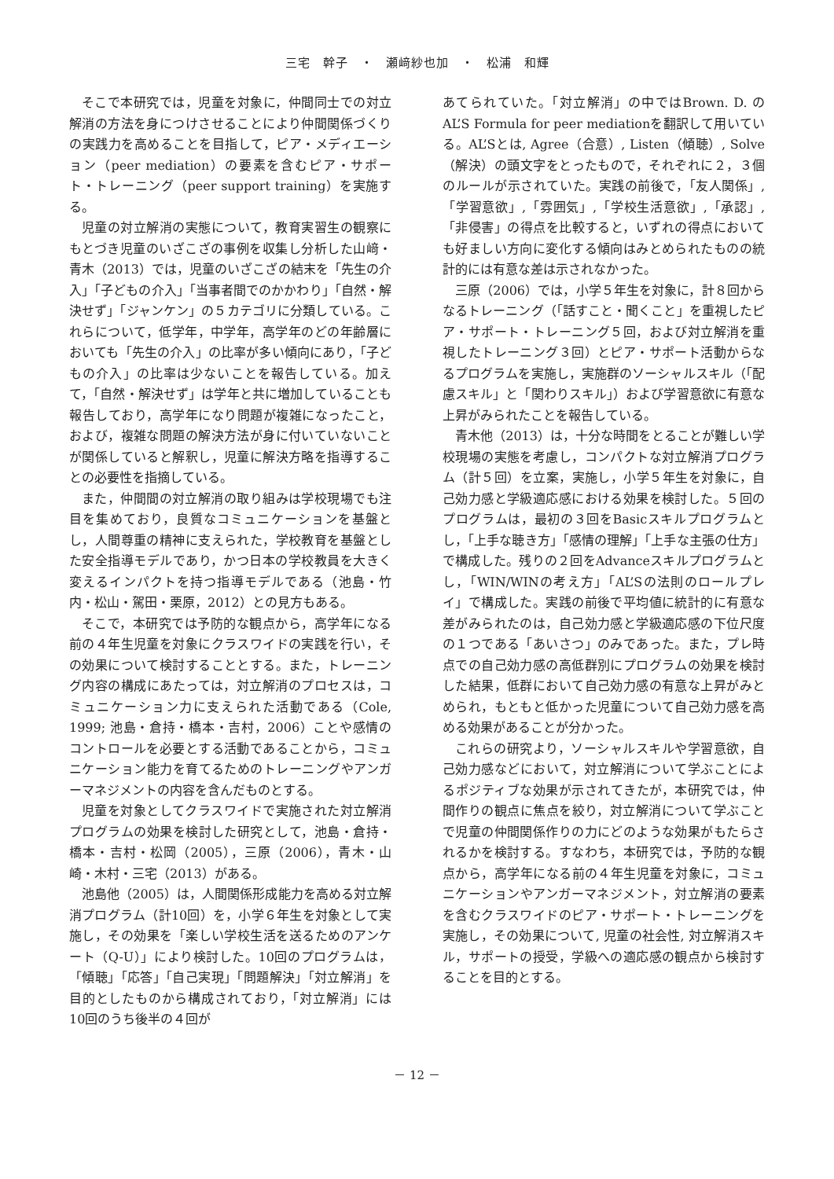三宅　幹子　・　瀬﨑紗也加　・　松浦　和輝
そこで本研究では，児童を対象に，仲間同士での対立解消の方法を身につけさせることにより仲間関係づくりの実践力を高めることを目指して，ピア・メディエーション（peer mediation）の要素を含むピア・サポート・トレーニング（peer support training）を実施する。
児童の対立解消の実態について，教育実習生の観察にもとづき児童のいざこざの事例を収集し分析した山﨑・青木（2013）では，児童のいざこざの結末を「先生の介入」「子どもの介入」「当事者間でのかかわり」「自然・解決せず」「ジャンケン」の５カテゴリに分類している。これらについて，低学年，中学年，高学年のどの年齢層においても「先生の介入」の比率が多い傾向にあり，「子どもの介入」の比率は少ないことを報告している。加えて，「自然・解決せず」は学年と共に増加していることも報告しており，高学年になり問題が複雑になったこと，および，複雑な問題の解決方法が身に付いていないことが関係していると解釈し，児童に解決方略を指導することの必要性を指摘している。
また，仲間間の対立解消の取り組みは学校現場でも注目を集めており，良質なコミュニケーションを基盤とし，人間尊重の精神に支えられた，学校教育を基盤とした安全指導モデルであり，かつ日本の学校教員を大きく変えるインパクトを持つ指導モデルである（池島・竹内・松山・駕田・栗原，2012）との見方もある。
そこで，本研究では予防的な観点から，高学年になる前の４年生児童を対象にクラスワイドの実践を行い，その効果について検討することとする。また，トレーニング内容の構成にあたっては，対立解消のプロセスは，コミュニケーション力に支えられた活動である（Cole, 1999; 池島・倉持・橋本・吉村，2006）ことや感情のコントロールを必要とする活動であることから，コミュニケーション能力を育てるためのトレーニングやアンガーマネジメントの内容を含んだものとする。
児童を対象としてクラスワイドで実施された対立解消プログラムの効果を検討した研究として，池島・倉持・橋本・吉村・松岡（2005），三原（2006），青木・山崎・木村・三宅（2013）がある。
池島他（2005）は，人間関係形成能力を高める対立解消プログラム（計10回）を，小学６年生を対象として実施し，その効果を「楽しい学校生活を送るためのアンケート（Q-U）」により検討した。10回のプログラムは，「傾聴」「応答」「自己実現」「問題解決」「対立解消」を目的としたものから構成されており，「対立解消」には10回のうち後半の４回が
あてられていた。「対立解消」の中ではBrown. D. のAL’S Formula for peer mediationを翻訳して用いている。AL’Sとは, Agree（合意）, Listen（傾聴）, Solve（解決）の頭文字をとったもので，それぞれに２，３個のルールが示されていた。実践の前後で，「友人関係」,「学習意欲」,「雰囲気」,「学校生活意欲」,「承認」,「非侵害」の得点を比較すると，いずれの得点においても好ましい方向に変化する傾向はみとめられたものの統計的には有意な差は示されなかった。
三原（2006）では，小学５年生を対象に，計８回からなるトレーニング（「話すこと・聞くこと」を重視したピア・サポート・トレーニング５回，および対立解消を重視したトレーニング３回）とピア・サポート活動からなるプログラムを実施し，実施群のソーシャルスキル（「配慮スキル」と「関わりスキル」）および学習意欲に有意な上昇がみられたことを報告している。
青木他（2013）は，十分な時間をとることが難しい学校現場の実態を考慮し，コンパクトな対立解消プログラム（計５回）を立案，実施し，小学５年生を対象に，自己効力感と学級適応感における効果を検討した。５回のプログラムは，最初の３回をBasicスキルプログラムとし，「上手な聴き方」「感情の理解」「上手な主張の仕方」で構成した。残りの２回をAdvanceスキルプログラムとし，「WIN/WINの考え方」「AL’Sの法則のロールプレイ」で構成した。実践の前後で平均値に統計的に有意な差がみられたのは，自己効力感と学級適応感の下位尺度の１つである「あいさつ」のみであった。また，プレ時点での自己効力感の高低群別にプログラムの効果を検討した結果，低群において自己効力感の有意な上昇がみとめられ，もともと低かった児童について自己効力感を高める効果があることが分かった。
これらの研究より，ソーシャルスキルや学習意欲，自己効力感などにおいて，対立解消について学ぶことによるポジティブな効果が示されてきたが，本研究では，仲間作りの観点に焦点を絞り，対立解消について学ぶことで児童の仲間関係作りの力にどのような効果がもたらされるかを検討する。すなわち，本研究では，予防的な観点から，高学年になる前の４年生児童を対象に，コミュニケーションやアンガーマネジメント，対立解消の要素を含むクラスワイドのピア・サポート・トレーニングを実施し，その効果について, 児童の社会性, 対立解消スキル，サポートの授受，学級への適応感の観点から検討することを目的とする。
－ 12 －